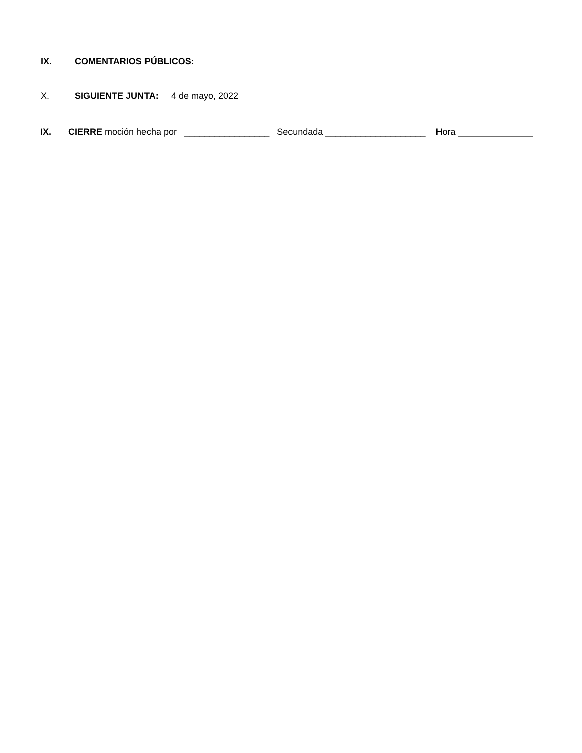IX. COMENTARIOS PÚBLICOS:
X. SIGUIENTE JUNTA: 4 de mayo, 2022
IX. CIERRE moción hecha por _________________ Secundada ____________________ Hora _______________